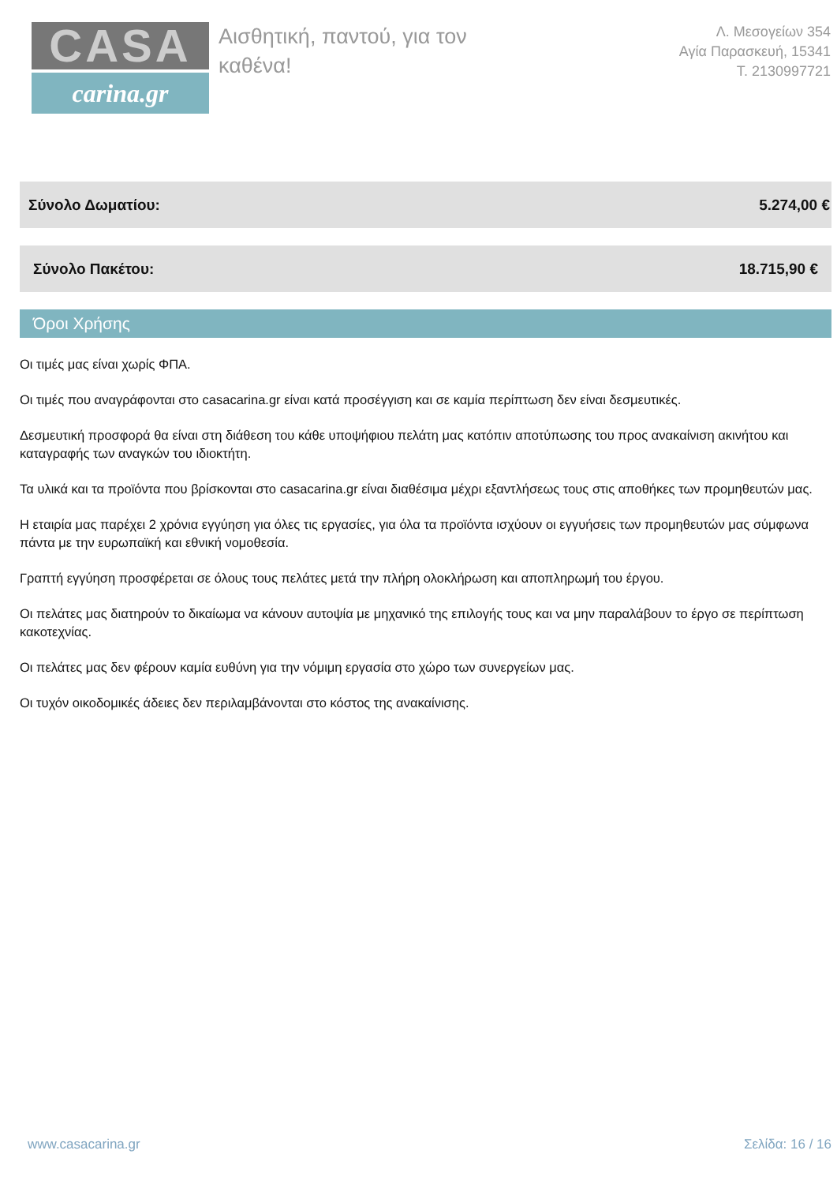CASA
carina.gr
Αισθητική, παντού, για τον καθένα!
Λ. Μεσογείων 354
Αγία Παρασκευή, 15341
Τ. 2130997721
Σύνολο Δωματίου: 5.274,00 €
Σύνολο Πακέτου: 18.715,90 €
Όροι Χρήσης
Οι τιμές μας είναι χωρίς ΦΠΑ.
Οι τιμές που αναγράφονται στο casacarina.gr είναι κατά προσέγγιση και σε καμία περίπτωση δεν είναι δεσμευτικές.
Δεσμευτική προσφορά θα είναι στη διάθεση του κάθε υποψήφιου πελάτη μας κατόπιν αποτύπωσης του προς ανακαίνιση ακινήτου και καταγραφής των αναγκών του ιδιοκτήτη.
Τα υλικά και τα προϊόντα που βρίσκονται στο casacarina.gr είναι διαθέσιμα μέχρι εξαντλήσεως τους στις αποθήκες των προμηθευτών μας.
Η εταιρία μας παρέχει 2 χρόνια εγγύηση για όλες τις εργασίες, για όλα τα προϊόντα ισχύουν οι εγγυήσεις των προμηθευτών μας σύμφωνα πάντα με την ευρωπαϊκή και εθνική νομοθεσία.
Γραπτή εγγύηση προσφέρεται σε όλους τους πελάτες μετά την πλήρη ολοκλήρωση και αποπληρωμή του έργου.
Οι πελάτες μας διατηρούν το δικαίωμα να κάνουν αυτοψία με μηχανικό της επιλογής τους και να μην παραλάβουν το έργο σε περίπτωση κακοτεχνίας.
Οι πελάτες μας δεν φέρουν καμία ευθύνη για την νόμιμη εργασία στο χώρο των συνεργείων μας.
Οι τυχόν οικοδομικές άδειες δεν περιλαμβάνονται στο κόστος της ανακαίνισης.
www.casacarina.gr Σελίδα: 16 / 16